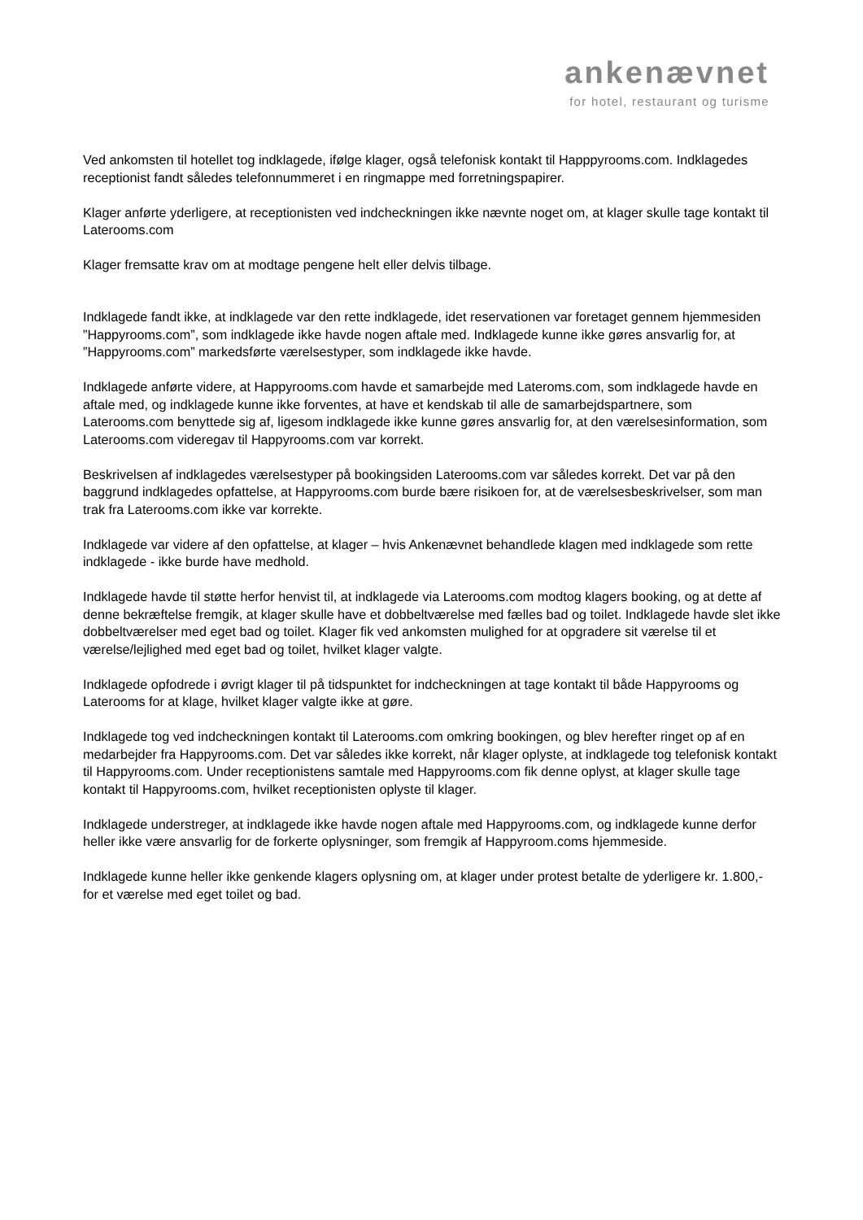ankenævnet
for hotel, restaurant og turisme
Ved ankomsten til hotellet tog indklagede, ifølge klager, også telefonisk kontakt til Happpyrooms.com. Indklagedes receptionist fandt således telefonnummeret i en ringmappe med forretningspapirer.
Klager anførte yderligere, at receptionisten ved indcheckningen ikke nævnte noget om, at klager skulle tage kontakt til Laterooms.com
Klager fremsatte krav om at modtage pengene helt eller delvis tilbage.
Indklagede fandt ikke, at indklagede var den rette indklagede, idet reservationen var foretaget gennem hjemmesiden ”Happyrooms.com”, som indklagede ikke havde nogen aftale med. Indklagede kunne ikke gøres ansvarlig for, at ”Happyrooms.com” markedsførte værelsestyper, som indklagede ikke havde.
Indklagede anførte videre, at Happyrooms.com havde et samarbejde med Lateroms.com, som indklagede havde en aftale med, og indklagede kunne ikke forventes, at have et kendskab til alle de samarbejdspartnere, som Laterooms.com benyttede sig af, ligesom indklagede ikke kunne gøres ansvarlig for, at den værelsesinformation, som Laterooms.com videregav til Happyrooms.com var korrekt.
Beskrivelsen af indklagedes værelsestyper på bookingsiden Laterooms.com var således korrekt. Det var på den baggrund indklagedes opfattelse, at Happyrooms.com burde bære risikoen for, at de værelsesbeskrivelser, som man trak fra Laterooms.com ikke var korrekte.
Indklagede var videre af den opfattelse, at klager – hvis Ankenævnet behandlede klagen med indklagede som rette indklagede - ikke burde have medhold.
Indklagede havde til støtte herfor henvist til, at indklagede via Laterooms.com modtog klagers booking, og at dette af denne bekræftelse fremgik, at klager skulle have et dobbeltværelse med fælles bad og toilet. Indklagede havde slet ikke dobbeltværelser med eget bad og toilet. Klager fik ved ankomsten mulighed for at opgradere sit værelse til et værelse/lejlighed med eget bad og toilet, hvilket klager valgte.
Indklagede opfodrede i øvrigt klager til på tidspunktet for indcheckningen at tage kontakt til både Happyrooms og Laterooms for at klage, hvilket klager valgte ikke at gøre.
Indklagede tog ved indcheckningen kontakt til Laterooms.com omkring bookingen, og blev herefter ringet op af en medarbejder fra Happyrooms.com. Det var således ikke korrekt, når klager oplyste, at indklagede tog telefonisk kontakt til Happyrooms.com. Under receptionistens samtale med Happyrooms.com fik denne oplyst, at klager skulle tage kontakt til Happyrooms.com, hvilket receptionisten oplyste til klager.
Indklagede understreger, at indklagede ikke havde nogen aftale med Happyrooms.com, og indklagede kunne derfor heller ikke være ansvarlig for de forkerte oplysninger, som fremgik af Happyroom.coms hjemmeside.
Indklagede kunne heller ikke genkende klagers oplysning om, at klager under protest betalte de yderligere kr. 1.800,- for et værelse med eget toilet og bad.